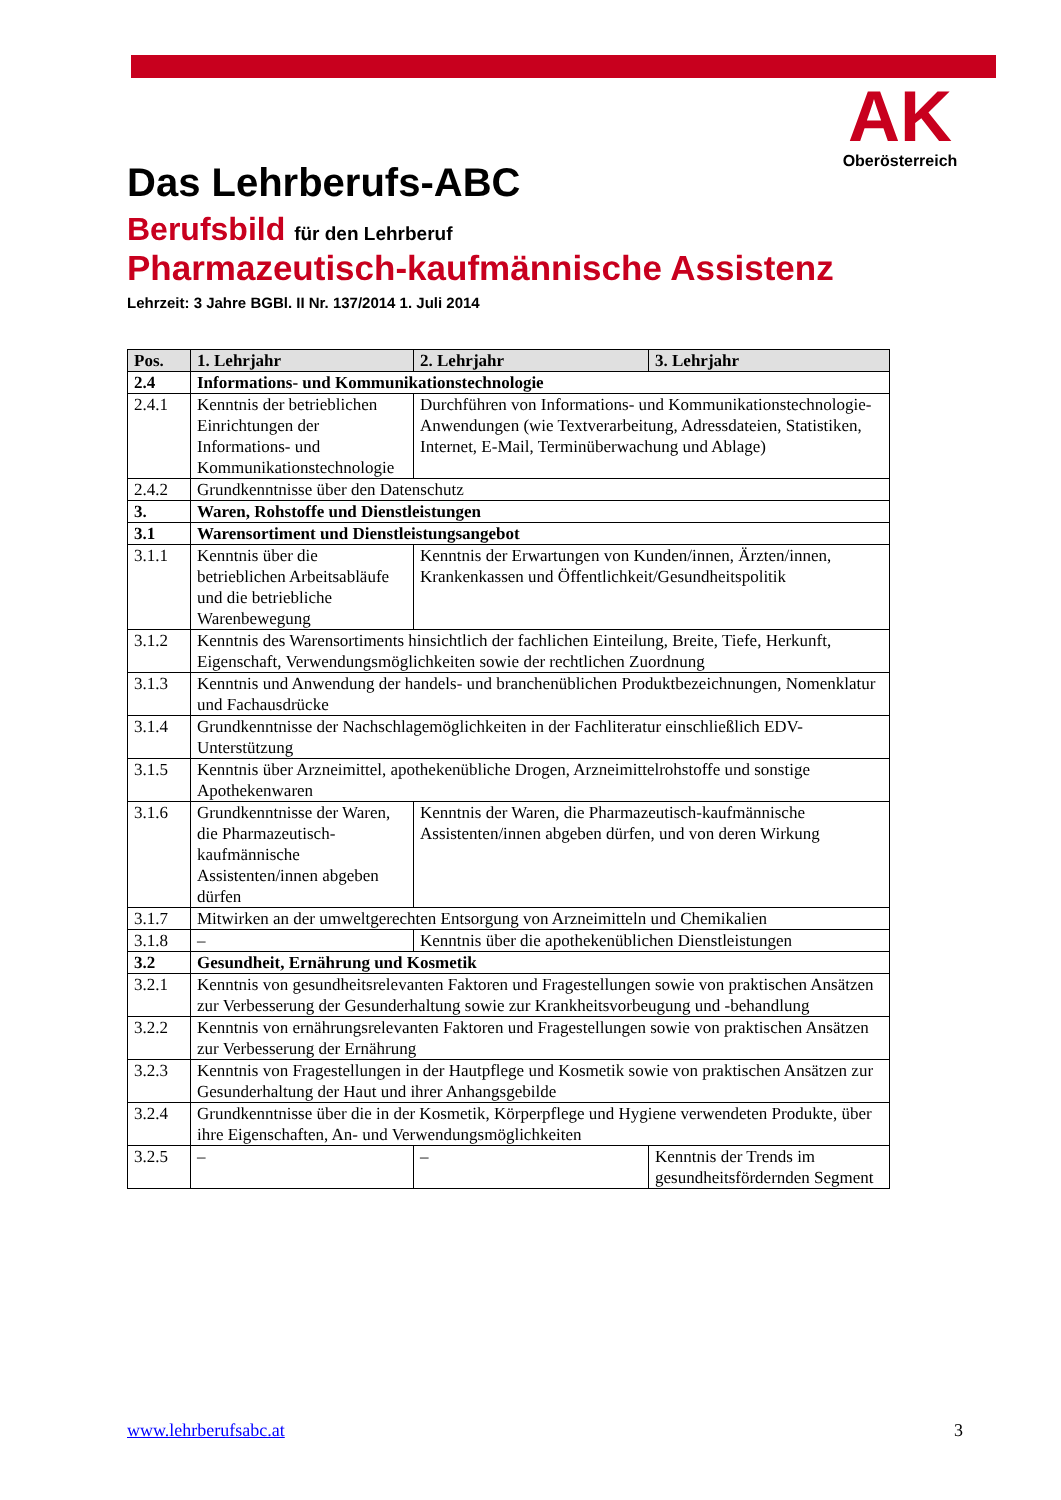AK
Oberösterreich
Das Lehrberufs-ABC
Berufsbild für den Lehrberuf
Pharmazeutisch-kaufmännische Assistenz
Lehrzeit: 3 Jahre BGBl. II Nr. 137/2014 1. Juli 2014
| Pos. | 1. Lehrjahr | 2. Lehrjahr | 3. Lehrjahr |
| --- | --- | --- | --- |
| 2.4 | Informations- und Kommunikationstechnologie | | |
| 2.4.1 | Kenntnis der betrieblichen Einrichtungen der Informations- und Kommunikationstechnologie | Durchführen von Informations- und Kommunikationstechnologie-Anwendungen (wie Textverarbeitung, Adressdateien, Statistiken, Internet, E-Mail, Terminüberwachung und Ablage) | |
| 2.4.2 | Grundkenntnisse über den Datenschutz | | |
| 3. | Waren, Rohstoffe und Dienstleistungen | | |
| 3.1 | Warensortiment und Dienstleistungsangebot | | |
| 3.1.1 | Kenntnis über die betrieblichen Arbeitsabläufe und die betriebliche Warenbewegung | Kenntnis der Erwartungen von Kunden/innen, Ärzten/innen, Krankenkassen und Öffentlichkeit/Gesundheitspolitik | |
| 3.1.2 | Kenntnis des Warensortiments hinsichtlich der fachlichen Einteilung, Breite, Tiefe, Herkunft, Eigenschaft, Verwendungsmöglichkeiten sowie der rechtlichen Zuordnung | | |
| 3.1.3 | Kenntnis und Anwendung der handels- und branchenüblichen Produktbezeichnungen, Nomenklatur und Fachausdrücke | | |
| 3.1.4 | Grundkenntnisse der Nachschlagemöglichkeiten in der Fachliteratur einschließlich EDV-Unterstützung | | |
| 3.1.5 | Kenntnis über Arzneimittel, apothekenübliche Drogen, Arzneimittelrohstoffe und sonstige Apothekenwaren | | |
| 3.1.6 | Grundkenntnisse der Waren, die Pharmazeutisch-kaufmännische Assistenten/innen abgeben dürfen | Kenntnis der Waren, die Pharmazeutisch-kaufmännische Assistenten/innen abgeben dürfen, und von deren Wirkung | |
| 3.1.7 | Mitwirken an der umweltgerechten Entsorgung von Arzneimitteln und Chemikalien | | |
| 3.1.8 | – | Kenntnis über die apothekenüblichen Dienstleistungen | |
| 3.2 | Gesundheit, Ernährung und Kosmetik | | |
| 3.2.1 | Kenntnis von gesundheitsrelevanten Faktoren und Fragestellungen sowie von praktischen Ansätzen zur Verbesserung der Gesunderhaltung sowie zur Krankheitsvorbeugung und -behandlung | | |
| 3.2.2 | Kenntnis von ernährungsrelevanten Faktoren und Fragestellungen sowie von praktischen Ansätzen zur Verbesserung der Ernährung | | |
| 3.2.3 | Kenntnis von Fragestellungen in der Hautpflege und Kosmetik sowie von praktischen Ansätzen zur Gesunderhaltung der Haut und ihrer Anhangsgebilde | | |
| 3.2.4 | Grundkenntnisse über die in der Kosmetik, Körperpflege und Hygiene verwendeten Produkte, über ihre Eigenschaften, An- und Verwendungsmöglichkeiten | | |
| 3.2.5 | – | – | Kenntnis der Trends im gesundheitsfördernden Segment |
www.lehrberufsabc.at 3